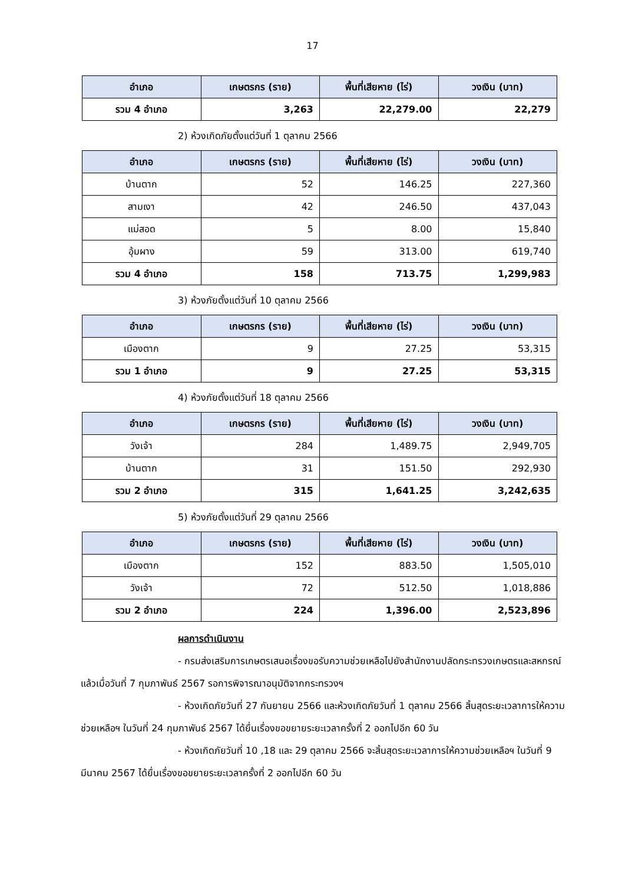17
| อำเภอ | เกษตรกร (ราย) | พื้นที่เสียหาย (ไร่) | วงเงิน (บาท) |
| --- | --- | --- | --- |
| รวม 4 อำเภอ | 3,263 | 22,279.00 | 22,279 |
2) ห้วงเกิดภัยตั้งแต่วันที่ 1 ตุลาคม 2566
| อำเภอ | เกษตรกร (ราย) | พื้นที่เสียหาย (ไร่) | วงเงิน (บาท) |
| --- | --- | --- | --- |
| บ้านตาก | 52 | 146.25 | 227,360 |
| สามเงา | 42 | 246.50 | 437,043 |
| แม่สอด | 5 | 8.00 | 15,840 |
| อุ้มผาง | 59 | 313.00 | 619,740 |
| รวม 4 อำเภอ | 158 | 713.75 | 1,299,983 |
3) ห้วงภัยตั้งแต่วันที่ 10 ตุลาคม 2566
| อำเภอ | เกษตรกร (ราย) | พื้นที่เสียหาย (ไร่) | วงเงิน (บาท) |
| --- | --- | --- | --- |
| เมืองตาก | 9 | 27.25 | 53,315 |
| รวม 1 อำเภอ | 9 | 27.25 | 53,315 |
4) ห้วงภัยตั้งแต่วันที่ 18 ตุลาคม 2566
| อำเภอ | เกษตรกร (ราย) | พื้นที่เสียหาย (ไร่) | วงเงิน (บาท) |
| --- | --- | --- | --- |
| วังเจ้า | 284 | 1,489.75 | 2,949,705 |
| บ้านตาก | 31 | 151.50 | 292,930 |
| รวม 2 อำเภอ | 315 | 1,641.25 | 3,242,635 |
5) ห้วงภัยตั้งแต่วันที่ 29 ตุลาคม 2566
| อำเภอ | เกษตรกร (ราย) | พื้นที่เสียหาย (ไร่) | วงเงิน (บาท) |
| --- | --- | --- | --- |
| เมืองตาก | 152 | 883.50 | 1,505,010 |
| วังเจ้า | 72 | 512.50 | 1,018,886 |
| รวม 2 อำเภอ | 224 | 1,396.00 | 2,523,896 |
ผลการดำเนินงาน
- กรมส่งเสริมการเกษตรเสนอเรื่องขอรับความช่วยเหลือไปยังสำนักงานปลัดกระทรวงเกษตรและสหกรณ์แล้วเมื่อวันที่ 7 กุมภาพันธ์ 2567 รอการพิจารณาอนุมัติจากกระทรวงฯ
- ห้วงเกิดภัยวันที่ 27 กันยายน 2566 และห้วงเกิดภัยวันที่ 1 ตุลาคม 2566 สิ้นสุดระยะเวลาการให้ความช่วยเหลือฯ ในวันที่ 24 กุมภาพันธ์ 2567 ได้ยื่นเรื่องขอขยายระยะเวลาครั้งที่ 2 ออกไปอีก 60 วัน
- ห้วงเกิดภัยวันที่ 10 ,18 และ 29 ตุลาคม 2566 จะสิ้นสุดระยะเวลาการให้ความช่วยเหลือฯ ในวันที่ 9 มีนาคม 2567 ได้ยื่นเรื่องขอขยายระยะเวลาครั้งที่ 2 ออกไปอีก 60 วัน